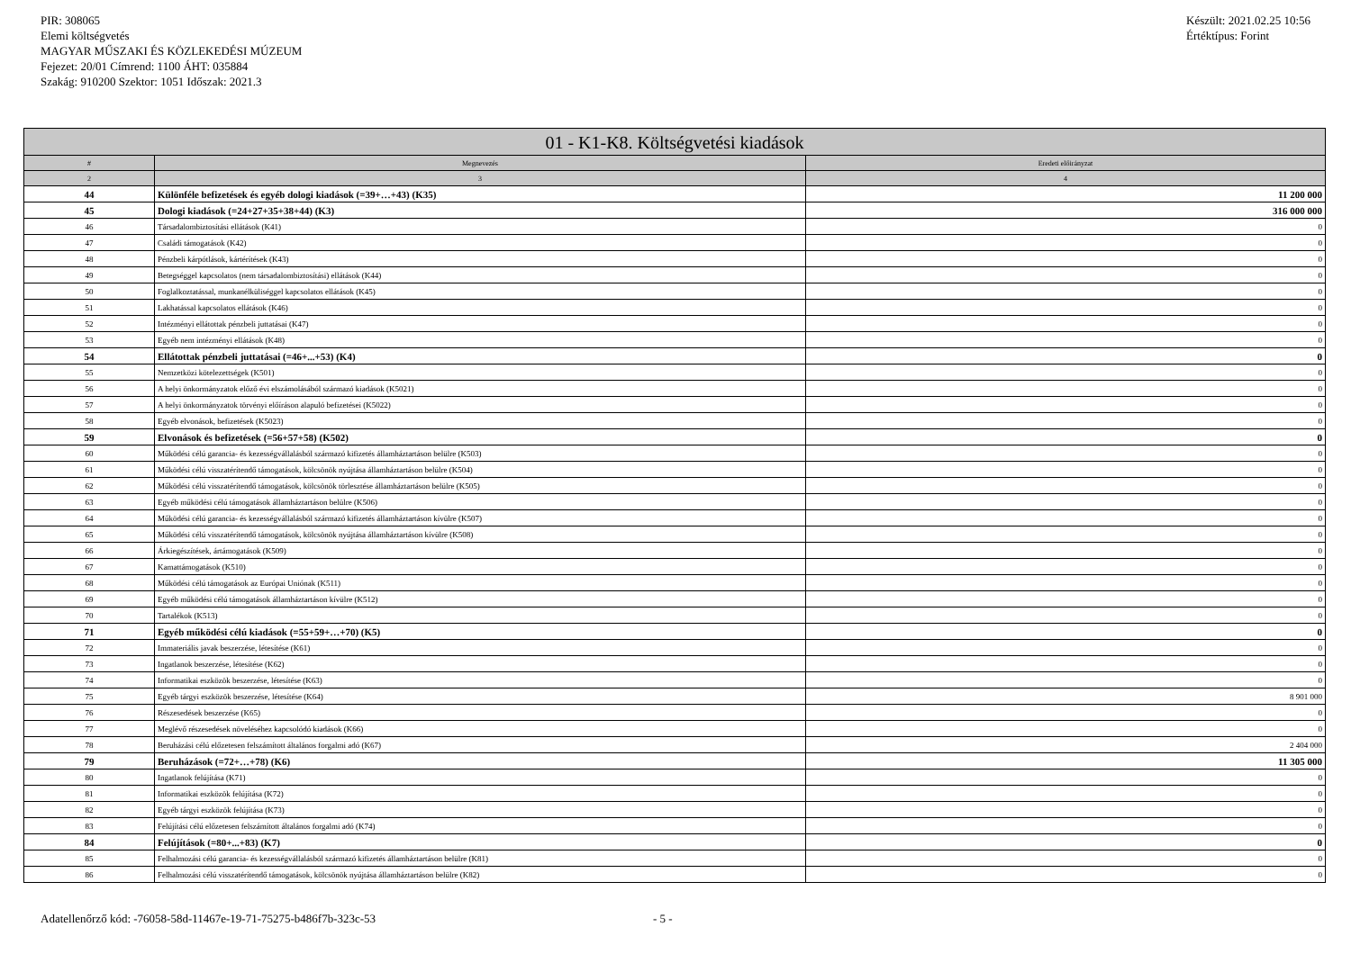PIR: 308065
Elemi költségvetés
MAGYAR MŰSZAKI ÉS KÖZLEKEDÉSI MÚZEUM
Fejezet: 20/01 Címrend: 1100 ÁHT: 035884
Szakág: 910200 Szektor: 1051 Időszak: 2021.3
Készült: 2021.02.25 10:56
Értéktípus: Forint
| 01 - K1-K8. Költségvetési kiadások | | |
| --- | --- | --- |
| # | Megnevezés | Eredeti előirányzat |
| 2 | 3 | 4 |
| 44 | Különféle befizetések és egyéb dologi kiadások (=39+…+43) (K35) | 11 200 000 |
| 45 | Dologi kiadások (=24+27+35+38+44) (K3) | 316 000 000 |
| 46 | Társadalombiztosítási ellátások (K41) | 0 |
| 47 | Családi támogatások (K42) | 0 |
| 48 | Pénzbeli kárpótlások, kártérítések (K43) | 0 |
| 49 | Betegséggel kapcsolatos (nem társadalombiztosítási) ellátások (K44) | 0 |
| 50 | Foglalkoztatással, munkanélküliséggel kapcsolatos ellátások (K45) | 0 |
| 51 | Lakhatással kapcsolatos ellátások (K46) | 0 |
| 52 | Intézményi ellátottak pénzbeli juttatásai (K47) | 0 |
| 53 | Egyéb nem intézményi ellátások (K48) | 0 |
| 54 | Ellátottak pénzbeli juttatásai (=46+...+53) (K4) | 0 |
| 55 | Nemzetközi kötelezettségek (K501) | 0 |
| 56 | A helyi önkormányzatok előző évi elszámolásából származó kiadások (K5021) | 0 |
| 57 | A helyi önkormányzatok törvényi előíráson alapuló befizetései (K5022) | 0 |
| 58 | Egyéb elvonások, befizetések (K5023) | 0 |
| 59 | Elvonások és befizetések (=56+57+58) (K502) | 0 |
| 60 | Működési célú garancia- és kezességvállalásból származó kifizetés államháztartáson belülre (K503) | 0 |
| 61 | Működési célú visszatérítendő támogatások, kölcsönök nyújtása államháztartáson belülre (K504) | 0 |
| 62 | Működési célú visszatérítendő támogatások, kölcsönök törlesztése államháztartáson belülre (K505) | 0 |
| 63 | Egyéb működési célú támogatások államháztartáson belülre (K506) | 0 |
| 64 | Működési célú garancia- és kezességvállalásból származó kifizetés államháztartáson kívülre (K507) | 0 |
| 65 | Működési célú visszatérítendő támogatások, kölcsönök nyújtása államháztartáson kívülre (K508) | 0 |
| 66 | Árkiegészítések, ártámogatások (K509) | 0 |
| 67 | Kamattámogatások (K510) | 0 |
| 68 | Működési célú támogatások az Európai Uniónak (K511) | 0 |
| 69 | Egyéb működési célú támogatások államháztartáson kívülre (K512) | 0 |
| 70 | Tartalékok (K513) | 0 |
| 71 | Egyéb működési célú kiadások (=55+59+…+70) (K5) | 0 |
| 72 | Immateriális javak beszerzése, létesítése (K61) | 0 |
| 73 | Ingatlanok beszerzése, létesítése (K62) | 0 |
| 74 | Informatikai eszközök beszerzése, létesítése (K63) | 0 |
| 75 | Egyéb tárgyi eszközök beszerzése, létesítése (K64) | 8 901 000 |
| 76 | Részesedések beszerzése (K65) | 0 |
| 77 | Meglévő részesedések növeléséhez kapcsolódó kiadások (K66) | 0 |
| 78 | Beruházási célú előzetesen felszámított általános forgalmi adó (K67) | 2 404 000 |
| 79 | Beruházások (=72+…+78) (K6) | 11 305 000 |
| 80 | Ingatlanok felújítása (K71) | 0 |
| 81 | Informatikai eszközök felújítása (K72) | 0 |
| 82 | Egyéb tárgyi eszközök felújítása (K73) | 0 |
| 83 | Felújítási célú előzetesen felszámított általános forgalmi adó (K74) | 0 |
| 84 | Felújítások (=80+...+83) (K7) | 0 |
| 85 | Felhalmozási célú garancia- és kezességvállalásból származó kifizetés államháztartáson belülre (K81) | 0 |
| 86 | Felhalmozási célú visszatérítendő támogatások, kölcsönök nyújtása államháztartáson belülre (K82) | 0 |
Adatellenőrző kód: -76058-58d-11467e-19-71-75275-b486f7b-323c-53 - 5 -